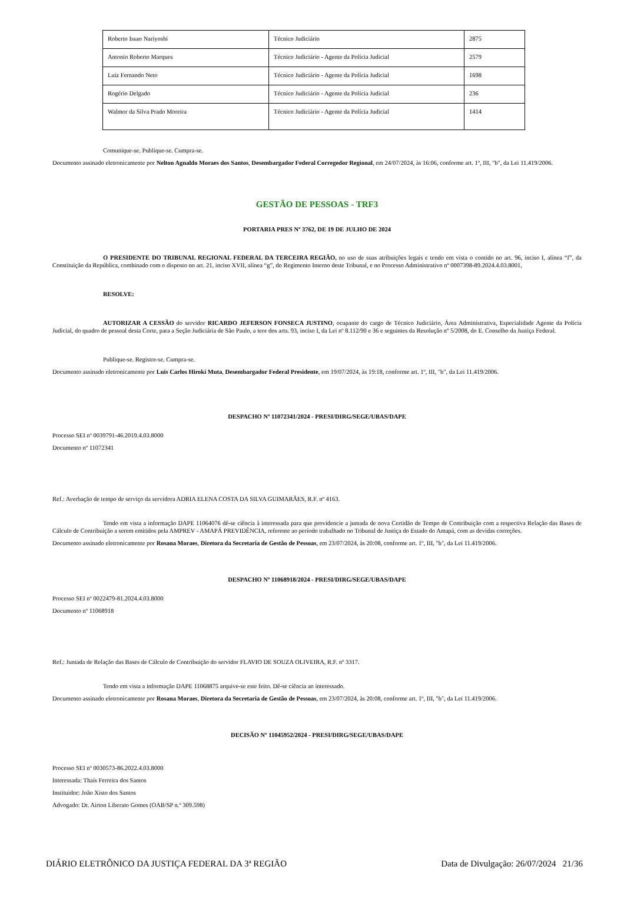| Roberto Issao Nariyoshi | Técnico Judiciário | 2875 |
| Antonio Roberto Marques | Técnico Judiciário - Agente da Polícia Judicial | 2579 |
| Luiz Fernando Neto | Técnico Judiciário - Agente da Polícia Judicial | 1698 |
| Rogério Delgado | Técnico Judiciário - Agente da Polícia Judicial | 236 |
| Walmor da Silva Prado Moreira | Técnico Judiciário - Agente da Polícia Judicial | 1414 |
Comunique-se. Publique-se. Cumpra-se.
Documento assinado eletronicamente por Nelton Agnaldo Moraes dos Santos, Desembargador Federal Corregedor Regional, em 24/07/2024, às 16:06, conforme art. 1º, III, "b", da Lei 11.419/2006.
GESTÃO DE PESSOAS - TRF3
PORTARIA PRES Nº 3762, DE 19 DE JULHO DE 2024
O PRESIDENTE DO TRIBUNAL REGIONAL FEDERAL DA TERCEIRA REGIÃO, no uso de suas atribuições legais e tendo em vista o contido no art. 96, inciso I, alínea “f”, da Constituição da República, combinado com o disposto no art. 21, inciso XVII, alínea “g”, do Regimento Interno deste Tribunal, e no Processo Administrativo nº 0007398-89.2024.4.03.8001,
RESOLVE:
AUTORIZAR A CESSÃO do servidor RICARDO JEFERSON FONSECA JUSTINO, ocupante do cargo de Técnico Judiciário, Área Administrativa, Especialidade Agente da Polícia Judicial, do quadro de pessoal desta Corte, para a Seção Judiciária de São Paulo, a teor dos arts. 93, inciso I, da Lei nº 8.112/90 e 36 e seguintes da Resolução nº 5/2008, do E. Conselho da Justiça Federal.
Publique-se. Registre-se. Cumpra-se.
Documento assinado eletronicamente por Luis Carlos Hiroki Muta, Desembargador Federal Presidente, em 19/07/2024, às 19:18, conforme art. 1º, III, "b", da Lei 11.419/2006.
DESPACHO Nº 11072341/2024 - PRESI/DIRG/SEGE/UBAS/DAPE
Processo SEI nº 0039791-46.2019.4.03.8000
Documento nº 11072341
Ref.: Averbação de tempo de serviço da servidora ADRIA ELENA COSTA DA SILVA GUIMARÃES, R.F. nº 4163.
Tendo em vista a informação DAPE 11064076 dê-se ciência à interessada para que providencie a juntada de nova Certidão de Tempo de Contribuição com a respectiva Relação das Bases de Cálculo de Contribuição a serem emitidos pela AMPREV - AMAPÁ PREVIDÊNCIA, referente ao período trabalhado no Tribunal de Justiça do Estado do Amapá, com as devidas correções.
Documento assinado eletronicamente por Rosana Moraes, Diretora da Secretaria de Gestão de Pessoas, em 23/07/2024, às 20:08, conforme art. 1º, III, "b", da Lei 11.419/2006.
DESPACHO Nº 11068918/2024 - PRESI/DIRG/SEGE/UBAS/DAPE
Processo SEI nº 0022479-81.2024.4.03.8000
Documento nº 11068918
Ref.: Juntada de Relação das Bases de Cálculo de Contribuição do servidor FLAVIO DE SOUZA OLIVEIRA, R.F. nº 3317.
Tendo em vista a informação DAPE 11068875 arquive-se este feito. Dê-se ciência ao interessado.
Documento assinado eletronicamente por Rosana Moraes, Diretora da Secretaria de Gestão de Pessoas, em 23/07/2024, às 20:08, conforme art. 1º, III, "b", da Lei 11.419/2006.
DECISÃO Nº 11045952/2024 - PRESI/DIRG/SEGE/UBAS/DAPE
Processo SEI nº 0030573-86.2022.4.03.8000
Interessada: Thaís Ferreira dos Santos
Instituidor: João Xisto dos Santos
Advogado: Dr. Airton Liberato Gomes (OAB/SP n.º 309.598)
DIÁRIO ELETRÔNICO DA JUSTIÇA FEDERAL DA 3ª REGIÃO Data de Divulgação: 26/07/2024 21/36